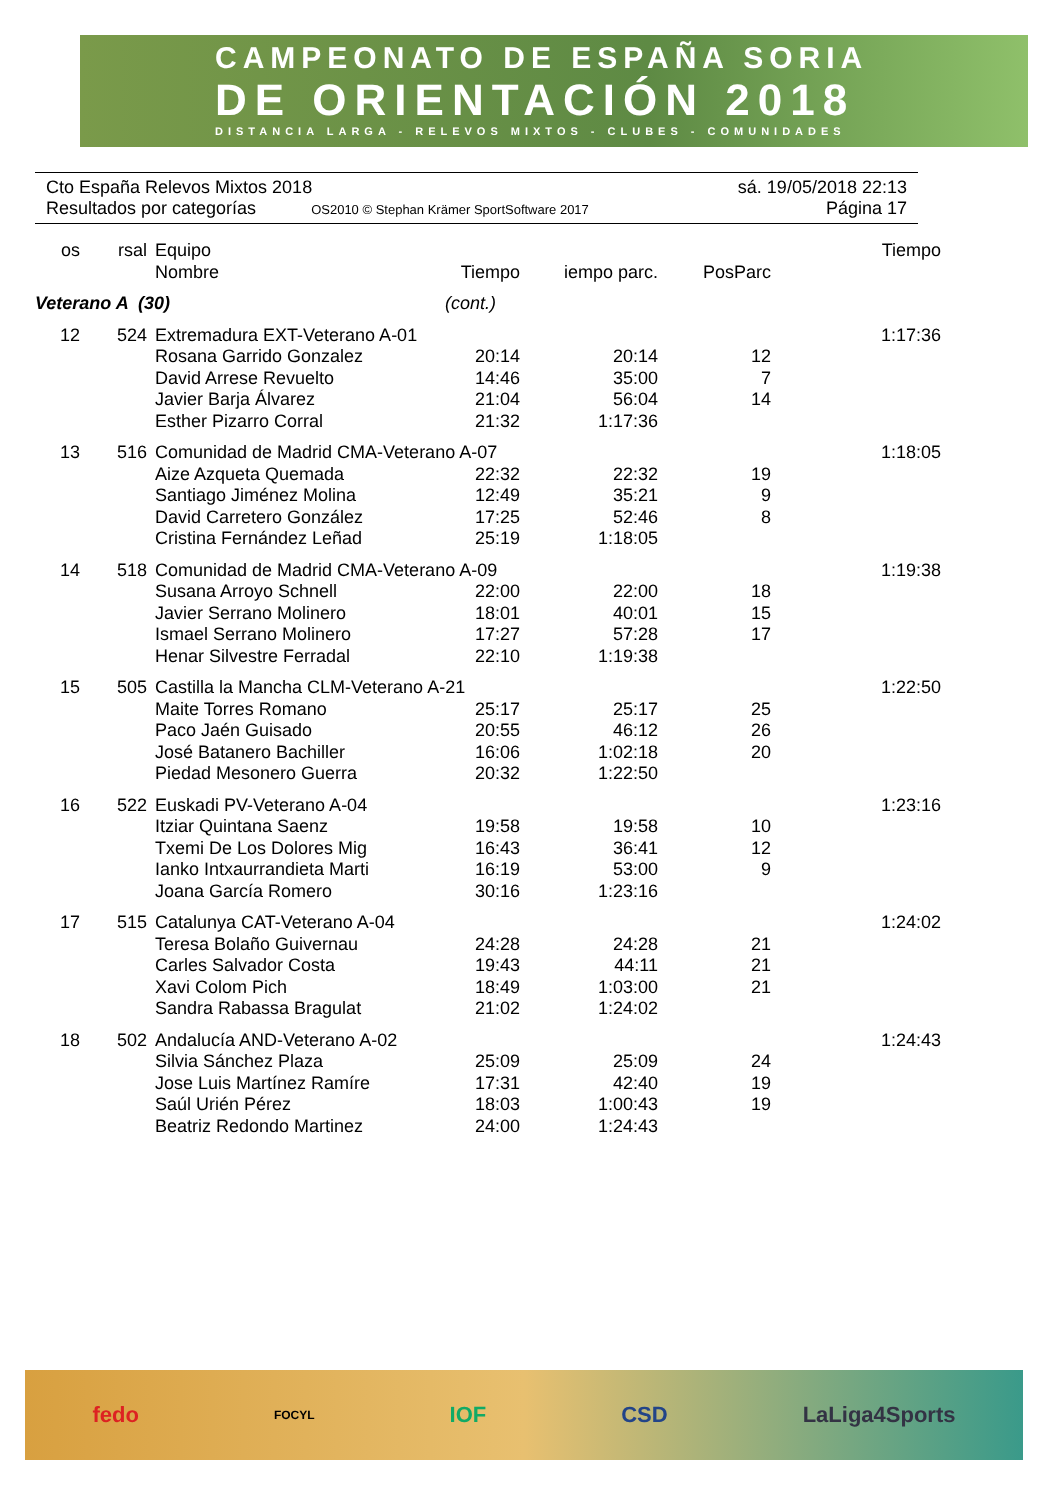CAMPEONATO DE ESPAÑA SORIA
DE ORIENTACIÓN 2018
DISTANCIA LARGA - RELEVOS MIXTOS - CLUBES - COMUNIDADES
Cto España Relevos Mixtos 2018 sá. 19/05/2018 22:13
Resultados por categorías OS2010 © Stephan Krämer SportSoftware 2017 Página 17
| os | rsal | Equipo | | | | Tiempo |
| --- | --- | --- | --- | --- | --- | --- |
| | | Nombre | Tiempo | iempo parc. | PosParc | |
| Veterano A (30) | | | (cont.) | | | |
| 12 | 524 | Extremadura EXT-Veterano A-01 | | | | 1:17:36 |
| | | Rosana Garrido Gonzalez | 20:14 | 20:14 | 12 | |
| | | David Arrese Revuelto | 14:46 | 35:00 | 7 | |
| | | Javier Barja Álvarez | 21:04 | 56:04 | 14 | |
| | | Esther Pizarro Corral | 21:32 | 1:17:36 | | |
| 13 | 516 | Comunidad de Madrid CMA-Veterano A-07 | | | | 1:18:05 |
| | | Aize Azqueta Quemada | 22:32 | 22:32 | 19 | |
| | | Santiago Jiménez Molina | 12:49 | 35:21 | 9 | |
| | | David Carretero González | 17:25 | 52:46 | 8 | |
| | | Cristina Fernández Leñad | 25:19 | 1:18:05 | | |
| 14 | 518 | Comunidad de Madrid CMA-Veterano A-09 | | | | 1:19:38 |
| | | Susana Arroyo Schnell | 22:00 | 22:00 | 18 | |
| | | Javier Serrano Molinero | 18:01 | 40:01 | 15 | |
| | | Ismael Serrano Molinero | 17:27 | 57:28 | 17 | |
| | | Henar Silvestre Ferradal | 22:10 | 1:19:38 | | |
| 15 | 505 | Castilla la Mancha CLM-Veterano A-21 | | | | 1:22:50 |
| | | Maite Torres Romano | 25:17 | 25:17 | 25 | |
| | | Paco Jaén Guisado | 20:55 | 46:12 | 26 | |
| | | José Batanero Bachiller | 16:06 | 1:02:18 | 20 | |
| | | Piedad Mesonero Guerra | 20:32 | 1:22:50 | | |
| 16 | 522 | Euskadi PV-Veterano A-04 | | | | 1:23:16 |
| | | Itziar Quintana Saenz | 19:58 | 19:58 | 10 | |
| | | Txemi De Los Dolores Mig | 16:43 | 36:41 | 12 | |
| | | Ianko Intxaurrandieta Marti | 16:19 | 53:00 | 9 | |
| | | Joana García Romero | 30:16 | 1:23:16 | | |
| 17 | 515 | Catalunya CAT-Veterano A-04 | | | | 1:24:02 |
| | | Teresa Bolaño Guivernau | 24:28 | 24:28 | 21 | |
| | | Carles Salvador Costa | 19:43 | 44:11 | 21 | |
| | | Xavi Colom Pich | 18:49 | 1:03:00 | 21 | |
| | | Sandra Rabassa Bragulat | 21:02 | 1:24:02 | | |
| 18 | 502 | Andalucía AND-Veterano A-02 | | | | 1:24:43 |
| | | Silvia Sánchez Plaza | 25:09 | 25:09 | 24 | |
| | | Jose Luis Martínez Ramíre | 17:31 | 42:40 | 19 | |
| | | Saúl Urién Pérez | 18:03 | 1:00:43 | 19 | |
| | | Beatriz Redondo Martinez | 24:00 | 1:24:43 | | |
fedo FOCYL IOF CSD LaLiga4Sports